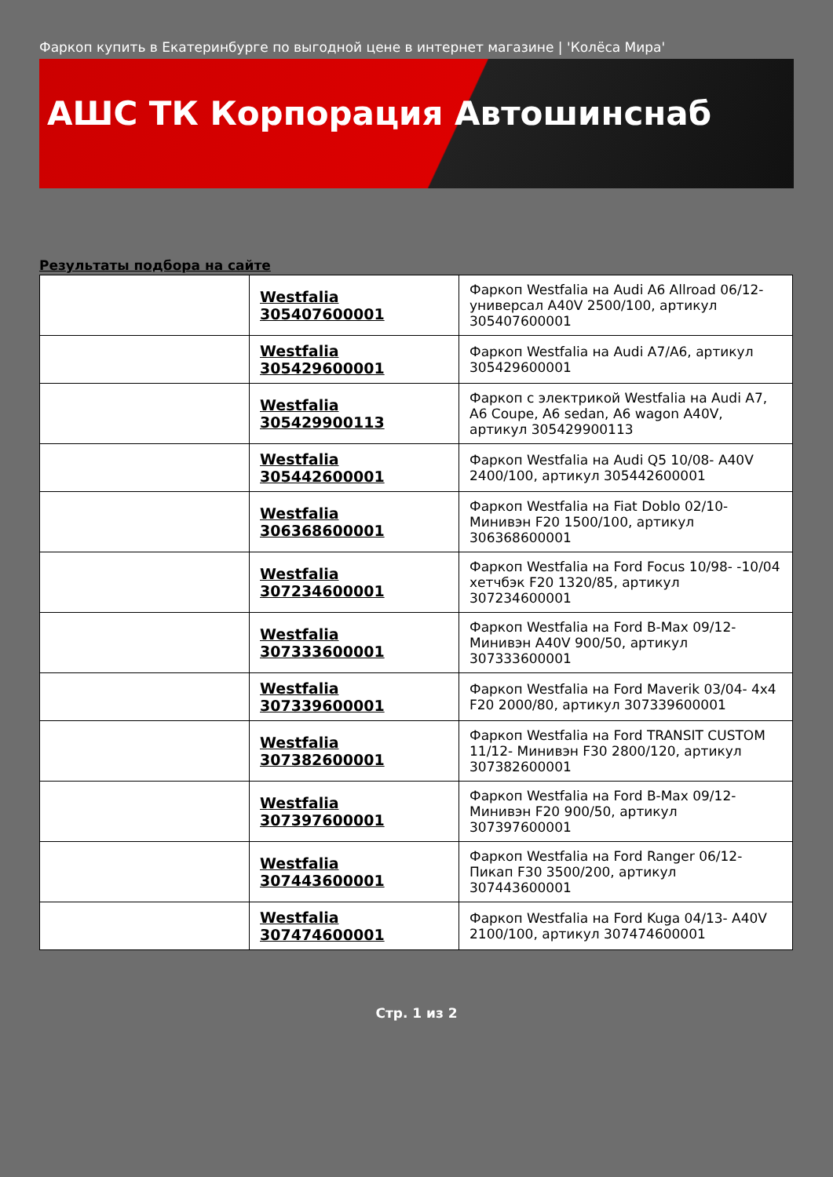Фаркоп купить в Екатеринбурге по выгодной цене в интернет магазине | 'Колёса Мира'
АШС ТК Корпорация Автошинснаб
Результаты подбора на сайте
| | Westfalia 305407600001 | Фаркоп Westfalia на Audi A6 Allroad 06/12- универсал A40V 2500/100, артикул 305407600001 |
| | Westfalia 305429600001 | Фаркоп Westfalia на Audi A7/A6, артикул 305429600001 |
| | Westfalia 305429900113 | Фаркоп с электрикой Westfalia на Audi A7, A6 Coupe, A6 sedan, A6 wagon A40V, артикул 305429900113 |
| | Westfalia 305442600001 | Фаркоп Westfalia на Audi Q5 10/08- A40V 2400/100, артикул 305442600001 |
| | Westfalia 306368600001 | Фаркоп Westfalia на Fiat Doblo 02/10- Минивэн F20 1500/100, артикул 306368600001 |
| | Westfalia 307234600001 | Фаркоп Westfalia на Ford Focus 10/98- -10/04 хетчбэк F20 1320/85, артикул 307234600001 |
| | Westfalia 307333600001 | Фаркоп Westfalia на Ford B-Max 09/12- Минивэн A40V 900/50, артикул 307333600001 |
| | Westfalia 307339600001 | Фаркоп Westfalia на Ford Maverik 03/04- 4x4 F20 2000/80, артикул 307339600001 |
| | Westfalia 307382600001 | Фаркоп Westfalia на Ford TRANSIT CUSTOM 11/12- Минивэн F30 2800/120, артикул 307382600001 |
| | Westfalia 307397600001 | Фаркоп Westfalia на Ford B-Max 09/12- Минивэн F20 900/50, артикул 307397600001 |
| | Westfalia 307443600001 | Фаркоп Westfalia на Ford Ranger 06/12- Пикап F30 3500/200, артикул 307443600001 |
| | Westfalia 307474600001 | Фаркоп Westfalia на Ford Kuga 04/13- A40V 2100/100, артикул 307474600001 |
Стр. 1 из 2